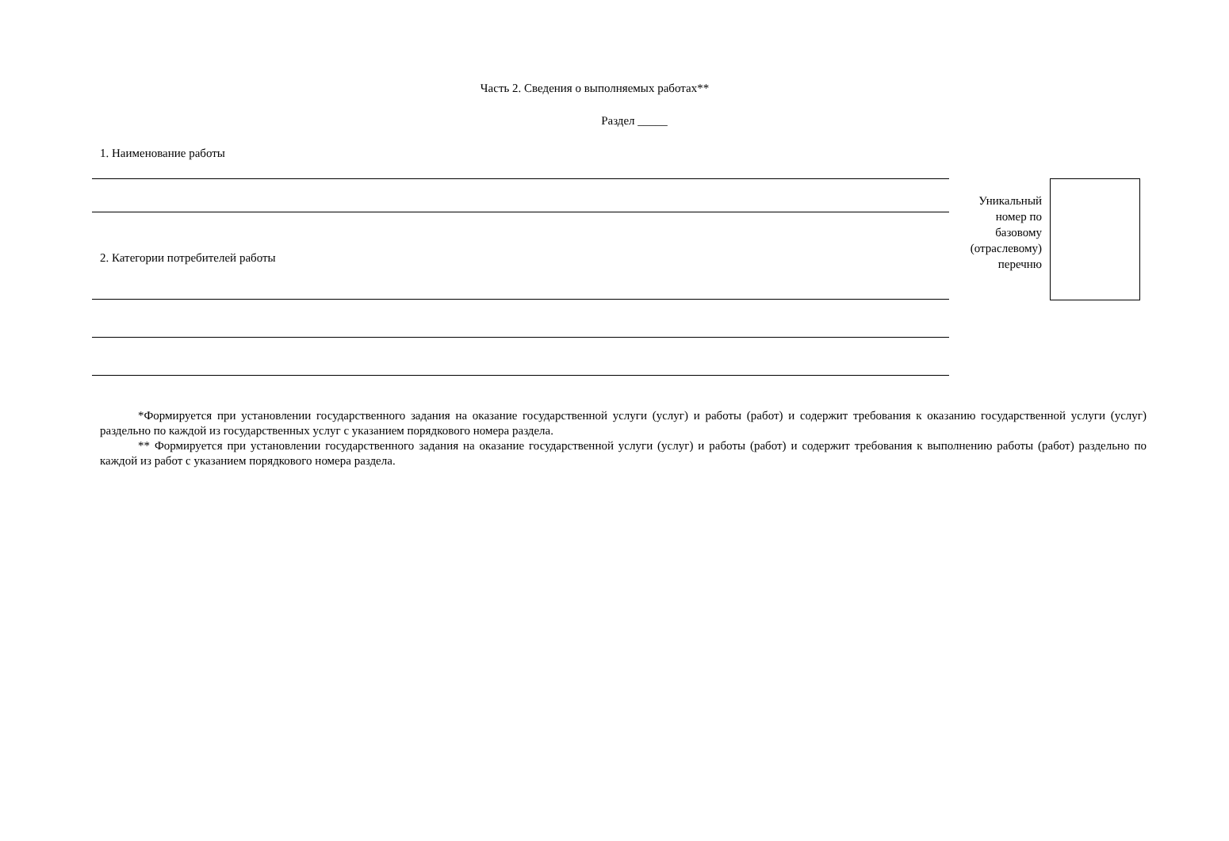Часть 2. Сведения о выполняемых работах**
Раздел _____
1. Наименование работы
2. Категории потребителей работы
Уникальный
номер по
базовому
(отраслевому)
перечню
*Формируется при установлении государственного задания на оказание государственной услуги (услуг) и работы (работ) и содержит требования к оказанию государственной услуги (услуг) раздельно по каждой из государственных услуг с указанием порядкового номера раздела.
** Формируется при установлении государственного задания на оказание государственной услуги (услуг) и работы (работ) и содержит требования к выполнению работы (работ) раздельно по каждой из работ с указанием порядкового номера раздела.